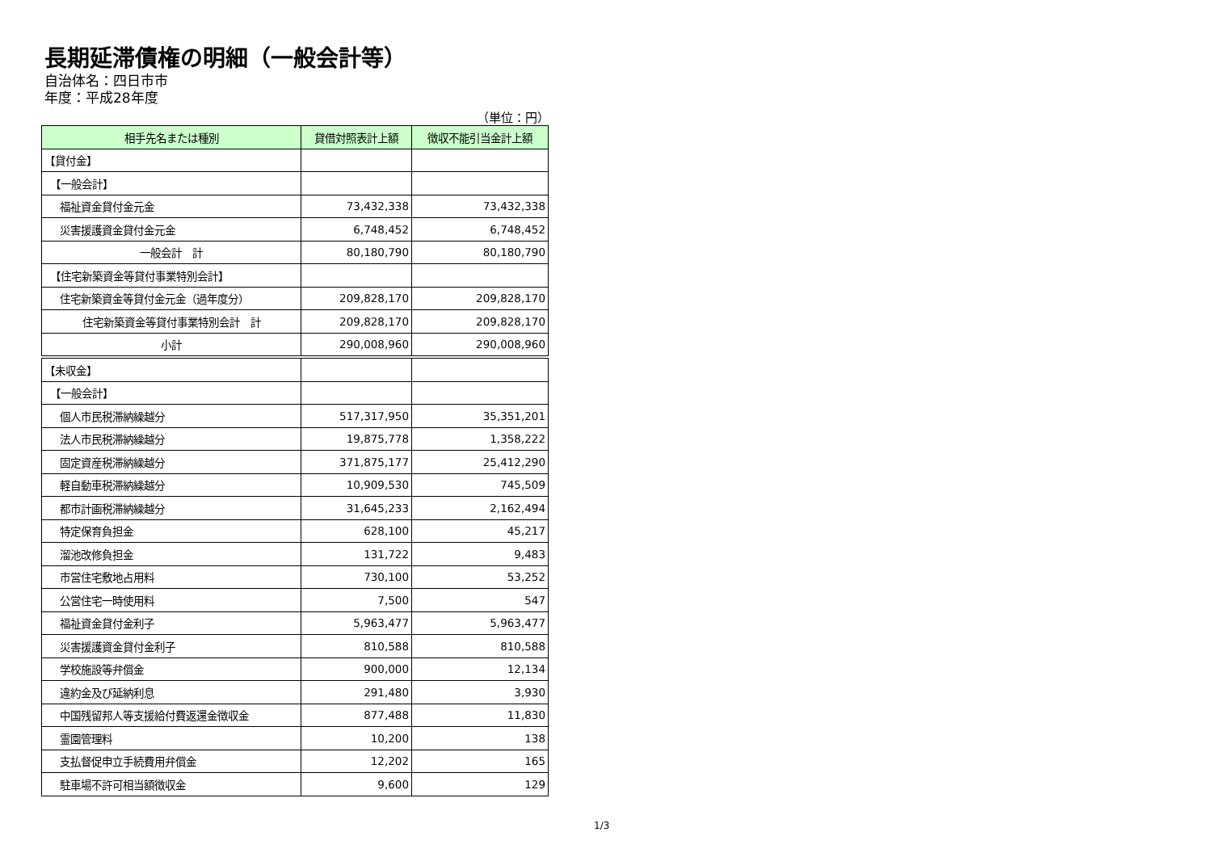長期延滞債権の明細（一般会計等）
自治体名：四日市市
年度：平成28年度
（単位：円）
| 相手先名または種別 | 貸借対照表計上額 | 徴収不能引当金計上額 |
| --- | --- | --- |
| 【貸付金】 | | |
| 【一般会計】 | | |
| 福祉資金貸付金元金 | 73,432,338 | 73,432,338 |
| 災害援護資金貸付金元金 | 6,748,452 | 6,748,452 |
| 一般会計 計 | 80,180,790 | 80,180,790 |
| 【住宅新築資金等貸付事業特別会計】 | | |
| 住宅新築資金等貸付金元金（過年度分） | 209,828,170 | 209,828,170 |
| 住宅新築資金等貸付事業特別会計 計 | 209,828,170 | 209,828,170 |
| 小計 | 290,008,960 | 290,008,960 |
| 【未収金】 | | |
| 【一般会計】 | | |
| 個人市民税滞納繰越分 | 517,317,950 | 35,351,201 |
| 法人市民税滞納繰越分 | 19,875,778 | 1,358,222 |
| 固定資産税滞納繰越分 | 371,875,177 | 25,412,290 |
| 軽自動車税滞納繰越分 | 10,909,530 | 745,509 |
| 都市計画税滞納繰越分 | 31,645,233 | 2,162,494 |
| 特定保育負担金 | 628,100 | 45,217 |
| 溜池改修負担金 | 131,722 | 9,483 |
| 市営住宅敷地占用料 | 730,100 | 53,252 |
| 公営住宅一時使用料 | 7,500 | 547 |
| 福祉資金貸付金利子 | 5,963,477 | 5,963,477 |
| 災害援護資金貸付金利子 | 810,588 | 810,588 |
| 学校施設等弁償金 | 900,000 | 12,134 |
| 違約金及び延納利息 | 291,480 | 3,930 |
| 中国残留邦人等支援給付費返還金徴収金 | 877,488 | 11,830 |
| 霊園管理料 | 10,200 | 138 |
| 支払督促申立手続費用弁償金 | 12,202 | 165 |
| 駐車場不許可相当額徴収金 | 9,600 | 129 |
1/3